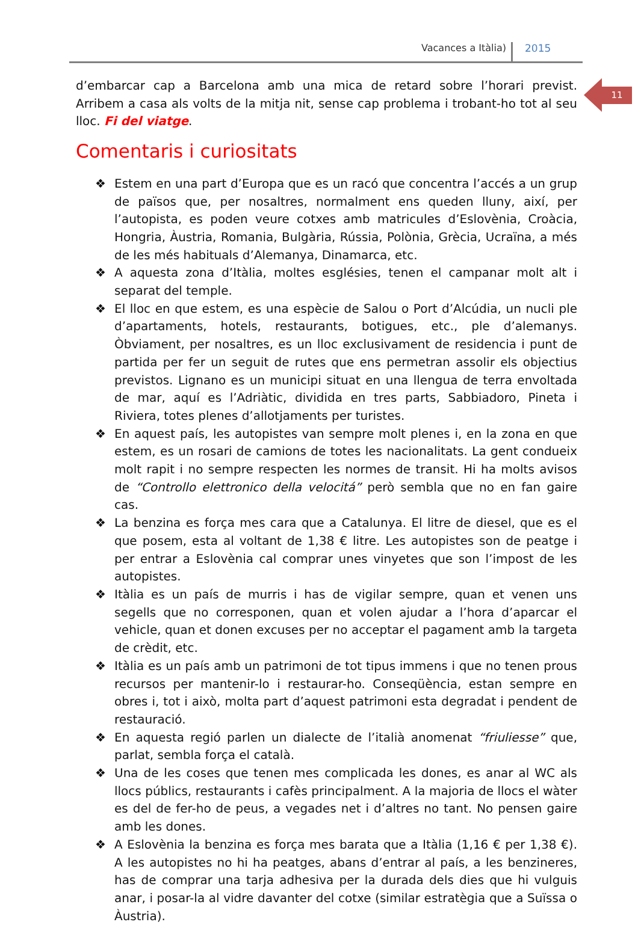Vacances a Itàlia) 2015
11
d’embarcar cap a Barcelona amb una mica de retard sobre l’horari previst. Arribem a casa als volts de la mitja nit, sense cap problema i trobant-ho tot al seu lloc. Fi del viatge.
Comentaris i curiositats
❖ Estem en una part d’Europa que es un racó que concentra l’accés a un grup de països que, per nosaltres, normalment ens queden lluny, així, per l’autopista, es poden veure cotxes amb matricules d’Eslovènia, Croàcia, Hongria, Àustria, Romania, Bulgària, Rússia, Polònia, Grècia, Ucraïna, a més de les més habituals d’Alemanya, Dinamarca, etc.
❖ A aquesta zona d’Itàlia, moltes esglésies, tenen el campanar molt alt i separat del temple.
❖ El lloc en que estem, es una espècie de Salou o Port d’Alcúdia, un nucli ple d’apartaments, hotels, restaurants, botigues, etc., ple d’alemanys. Òbviament, per nosaltres, es un lloc exclusivament de residencia i punt de partida per fer un seguit de rutes que ens permetran assolir els objectius previstos. Lignano es un municipi situat en una llengua de terra envoltada de mar, aquí es l’Adriàtic, dividida en tres parts, Sabbiadoro, Pineta i Riviera, totes plenes d’allotjaments per turistes.
❖ En aquest país, les autopistes van sempre molt plenes i, en la zona en que estem, es un rosari de camions de totes les nacionalitats. La gent condueix molt rapit i no sempre respecten les normes de transit. Hi ha molts avisos de “Controllo elettronico della velocitá” però sembla que no en fan gaire cas.
❖ La benzina es força mes cara que a Catalunya. El litre de diesel, que es el que posem, esta al voltant de 1,38 € litre. Les autopistes son de peatge i per entrar a Eslovènia cal comprar unes vinyetes que son l’impost de les autopistes.
❖ Itàlia es un país de murris i has de vigilar sempre, quan et venen uns segells que no corresponen, quan et volen ajudar a l’hora d’aparcar el vehicle, quan et donen excuses per no acceptar el pagament amb la targeta de crèdit, etc.
❖ Itàlia es un país amb un patrimoni de tot tipus immens i que no tenen prous recursos per mantenir-lo i restaurar-ho. Conseqüència, estan sempre en obres i, tot i això, molta part d’aquest patrimoni esta degradat i pendent de restauració.
❖ En aquesta regió parlen un dialecte de l’italià anomenat “friuliesse” que, parlat, sembla força el català.
❖ Una de les coses que tenen mes complicada les dones, es anar al WC als llocs públics, restaurants i cafès principalment. A la majoria de llocs el wàter es del de fer-ho de peus, a vegades net i d’altres no tant. No pensen gaire amb les dones.
❖ A Eslovènia la benzina es força mes barata que a Itàlia (1,16 € per 1,38 €). A les autopistes no hi ha peatges, abans d’entrar al país, a les benzineres, has de comprar una tarja adhesiva per la durada dels dies que hi vulguis anar, i posar-la al vidre davanter del cotxe (similar estratègia que a Suïssa o Àustria).